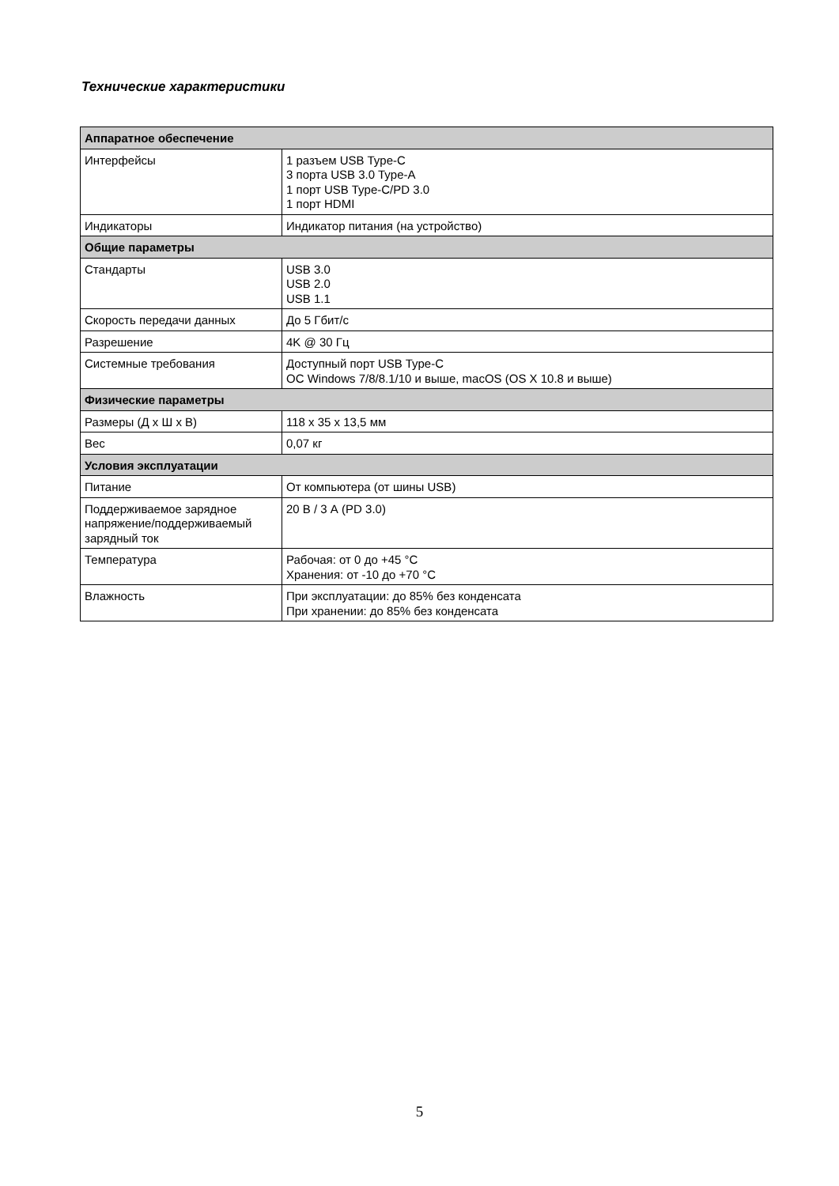Технические характеристики
| Аппаратное обеспечение | |
| --- | --- |
| Интерфейсы | 1 разъем USB Type-C 3 порта USB 3.0 Type-A 1 порт USB Type-C/PD 3.0 1 порт HDMI |
| Индикаторы | Индикатор питания (на устройство) |
| Общие параметры | |
| Стандарты | USB 3.0 USB 2.0 USB 1.1 |
| Скорость передачи данных | До 5 Гбит/с |
| Разрешение | 4K @ 30 Гц |
| Системные требования | Доступный порт USB Type-C ОС Windows 7/8/8.1/10 и выше, macOS (OS X 10.8 и выше) |
| Физические параметры | |
| Размеры (Д х Ш х В) | 118 x 35 x 13,5 мм |
| Вес | 0,07 кг |
| Условия эксплуатации | |
| Питание | От компьютера (от шины USB) |
| Поддерживаемое зарядное напряжение/поддерживаемый зарядный ток | 20 В / 3 А (PD 3.0) |
| Температура | Рабочая: от 0 до +45 °C Хранения: от -10 до +70 °C |
| Влажность | При эксплуатации: до 85% без конденсата При хранении: до 85% без конденсата |
5